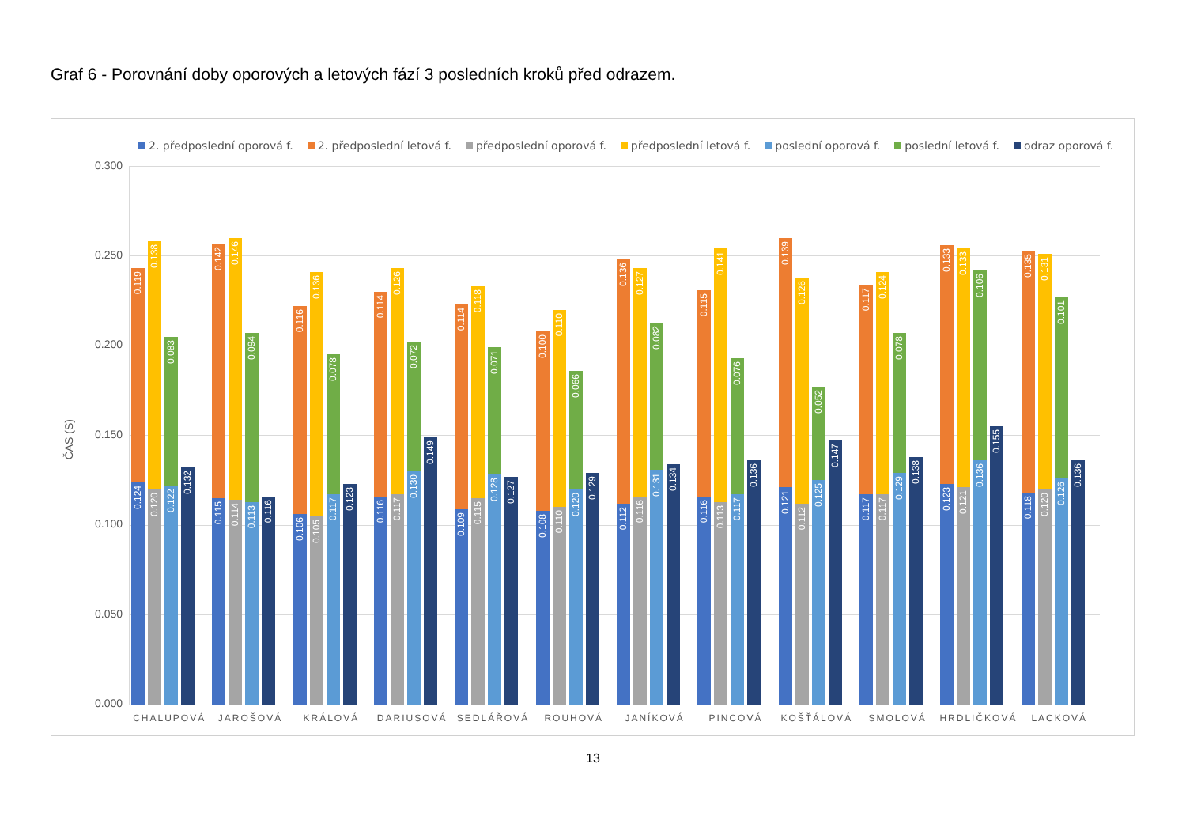Graf 6 - Porovnání doby oporových a letových fází 3 posledních kroků před odrazem.
2. předposlední oporová f. 2. předposlední letová f. předposlední oporová f. předposlední letová f. poslední oporová f. poslední letová f. odraz oporová f.
ČAS (S)
0.300
0.250
0.200
0.150
0.100
0.050
0.000
0.119
0.124
0.138
0.120
0.083
0.122
0.132
0.142
0.115
0.146
0.114
0.094
0.113
0.116
0.116
0.106
0.136
0.105
0.078
0.117
0.123
0.114
0.116
0.126
0.117
0.072
0.130
0.149
0.114
0.109
0.118
0.115
0.071
0.128
0.127
0.100
0.108
0.110
0.110
0.066
0.120
0.129
0.136
0.112
0.127
0.116
0.082
0.131
0.134
0.115
0.116
0.141
0.113
0.076
0.117
0.136
0.139
0.121
0.126
0.112
0.052
0.125
0.147
0.117
0.117
0.124
0.117
0.078
0.129
0.138
0.133
0.123
0.133
0.121
0.106
0.136
0.155
0.135
0.118
0.131
0.120
0.101
0.126
0.136
CHALUPOVÁ JAROŠOVÁ KRÁLOVÁ DARIUSOVÁ SEDLÁŘOVÁ ROUHOVÁ JANÍKOVÁ PINCOVÁ KOŠŤÁLOVÁ SMOLOVÁ HRDLIČKOVÁ LACKOVÁ
13